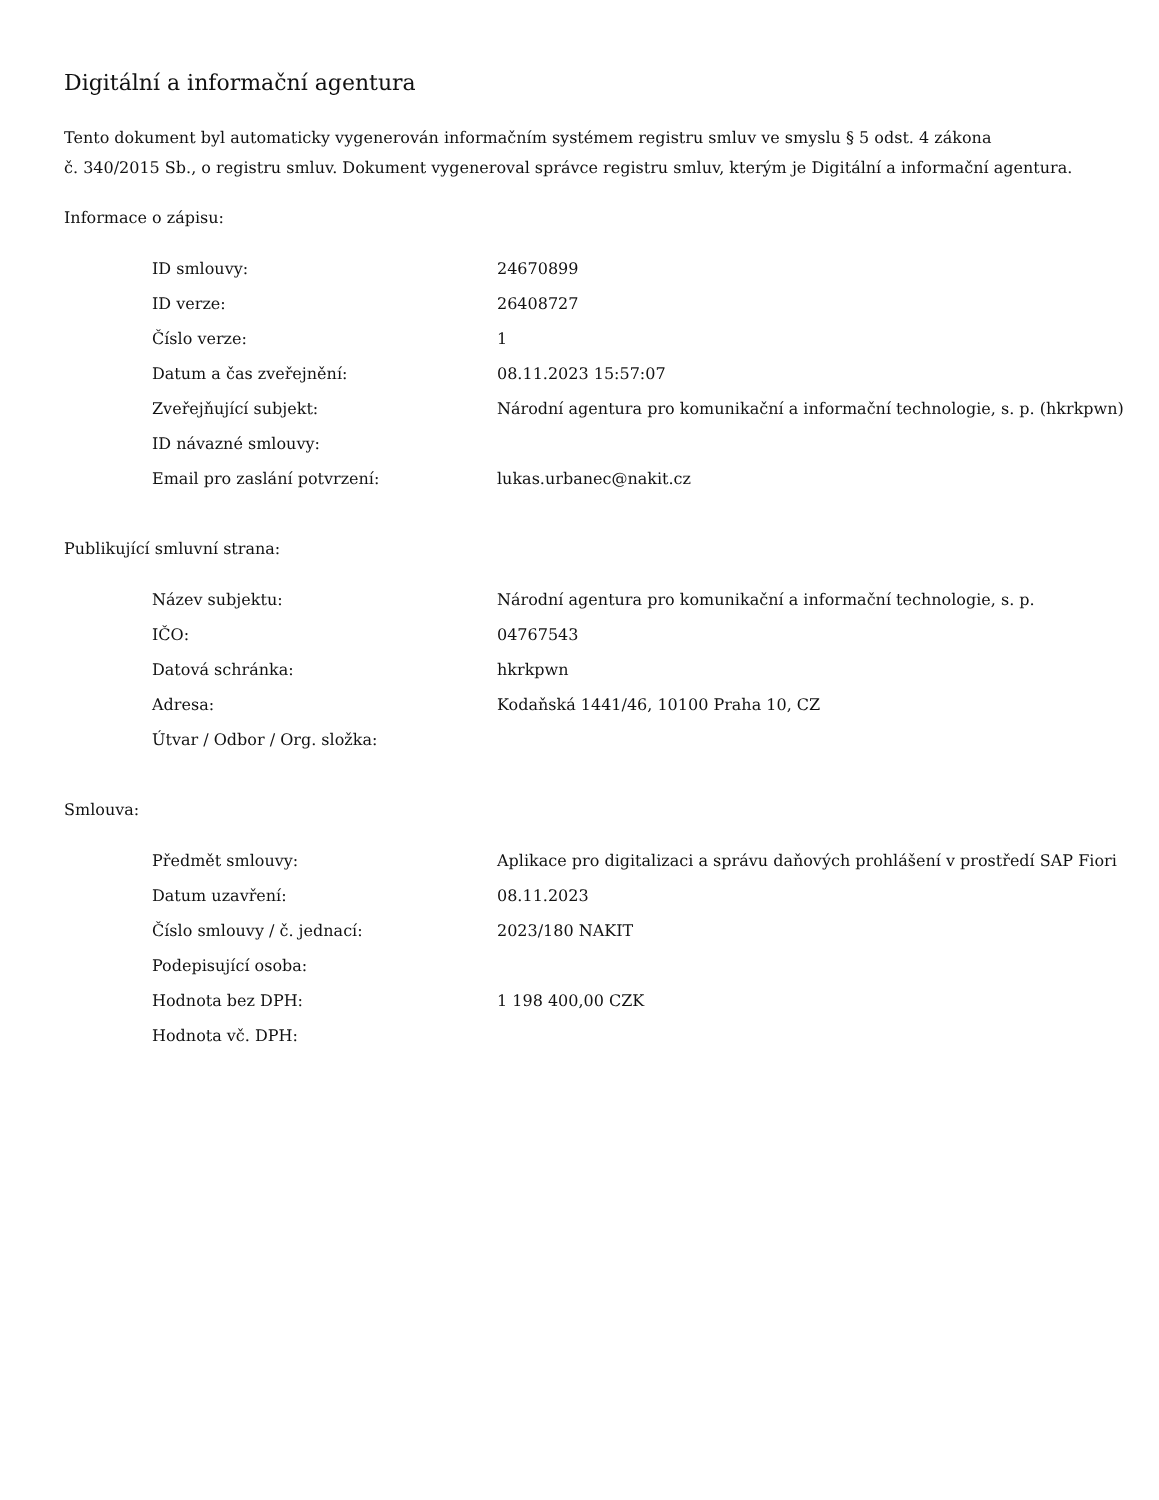Digitální a informační agentura
Tento dokument byl automaticky vygenerován informačním systémem registru smluv ve smyslu § 5 odst. 4 zákona
č. 340/2015 Sb., o registru smluv. Dokument vygeneroval správce registru smluv, kterým je Digitální a informační agentura.
Informace o zápisu:
| ID smlouvy: | 24670899 |
| ID verze: | 26408727 |
| Číslo verze: | 1 |
| Datum a čas zveřejnění: | 08.11.2023 15:57:07 |
| Zveřejňující subjekt: | Národní agentura pro komunikační a informační technologie, s. p. (hkrkpwn) |
| ID návazné smlouvy: | |
| Email pro zaslání potvrzení: | lukas.urbanec@nakit.cz |
Publikující smluvní strana:
| Název subjektu: | Národní agentura pro komunikační a informační technologie, s. p. |
| IČO: | 04767543 |
| Datová schránka: | hkrkpwn |
| Adresa: | Kodaňská 1441/46, 10100 Praha 10, CZ |
| Útvar / Odbor / Org. složka: | |
Smlouva:
| Předmět smlouvy: | Aplikace pro digitalizaci a správu daňových prohlášení v prostředí SAP Fiori |
| Datum uzavření: | 08.11.2023 |
| Číslo smlouvy / č. jednací: | 2023/180 NAKIT |
| Podepisující osoba: | |
| Hodnota bez DPH: | 1 198 400,00 CZK |
| Hodnota vč. DPH: | |